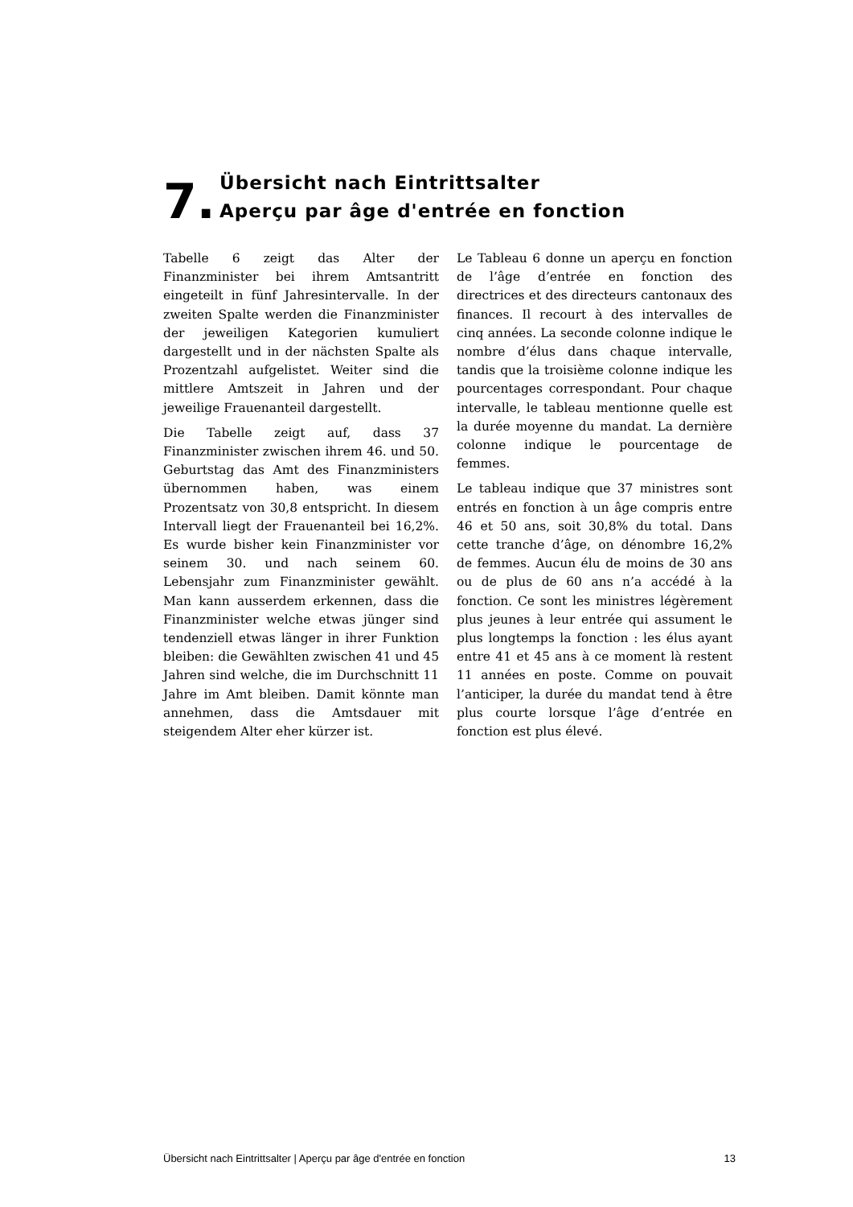7.
Übersicht nach Eintrittsalter
Aperçu par âge d'entrée en fonction
Tabelle 6 zeigt das Alter der Finanzminister bei ihrem Amtsantritt eingeteilt in fünf Jahresintervalle. In der zweiten Spalte werden die Finanzminister der jeweiligen Kategorien kumuliert dargestellt und in der nächsten Spalte als Prozentzahl aufgelistet. Weiter sind die mittlere Amtszeit in Jahren und der jeweilige Frauenanteil dargestellt.
Die Tabelle zeigt auf, dass 37 Finanzminister zwischen ihrem 46. und 50. Geburtstag das Amt des Finanzministers übernommen haben, was einem Prozentsatz von 30,8 entspricht. In diesem Intervall liegt der Frauenanteil bei 16,2%. Es wurde bisher kein Finanzminister vor seinem 30. und nach seinem 60. Lebensjahr zum Finanzminister gewählt. Man kann ausserdem erkennen, dass die Finanzminister welche etwas jünger sind tendenziell etwas länger in ihrer Funktion bleiben: die Gewählten zwischen 41 und 45 Jahren sind welche, die im Durchschnitt 11 Jahre im Amt bleiben. Damit könnte man annehmen, dass die Amtsdauer mit steigendem Alter eher kürzer ist.
Le Tableau 6 donne un aperçu en fonction de l’âge d’entrée en fonction des directrices et des directeurs cantonaux des finances. Il recourt à des intervalles de cinq années. La seconde colonne indique le nombre d’élus dans chaque intervalle, tandis que la troisième colonne indique les pourcentages correspondant. Pour chaque intervalle, le tableau mentionne quelle est la durée moyenne du mandat. La dernière colonne indique le pourcentage de femmes.
Le tableau indique que 37 ministres sont entrés en fonction à un âge compris entre 46 et 50 ans, soit 30,8% du total. Dans cette tranche d’âge, on dénombre 16,2% de femmes. Aucun élu de moins de 30 ans ou de plus de 60 ans n’a accédé à la fonction. Ce sont les ministres légèrement plus jeunes à leur entrée qui assument le plus longtemps la fonction : les élus ayant entre 41 et 45 ans à ce moment là restent 11 années en poste. Comme on pouvait l’anticiper, la durée du mandat tend à être plus courte lorsque l’âge d’entrée en fonction est plus élevé.
Übersicht nach Eintrittsalter | Aperçu par âge d'entrée en fonction 13